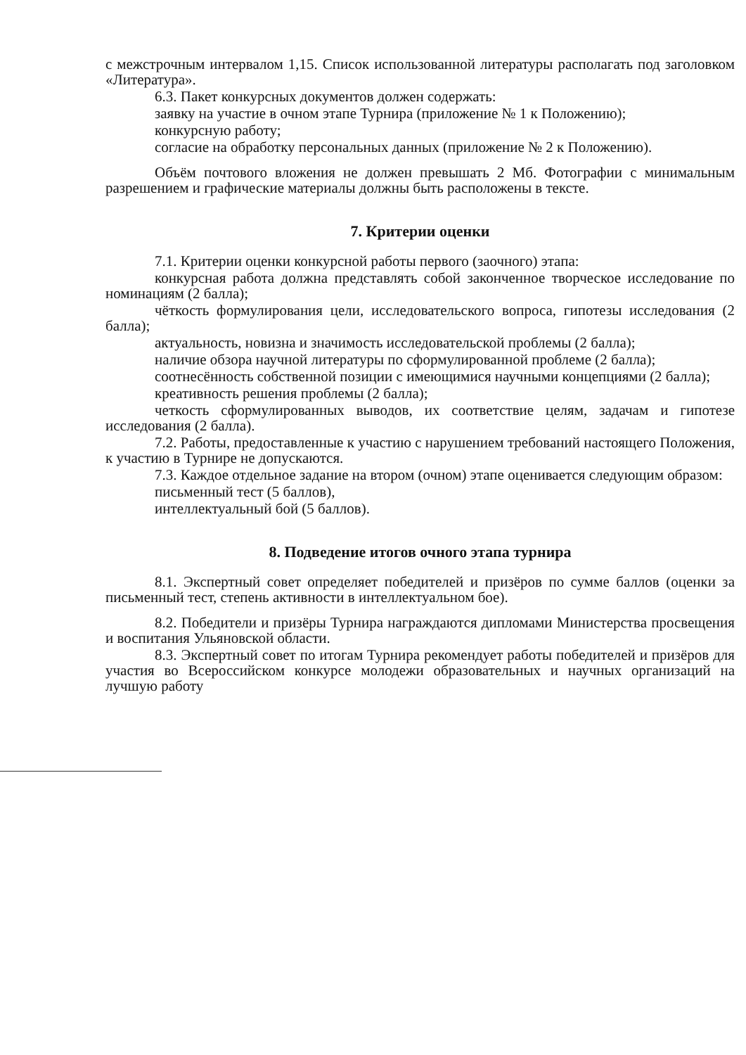с межстрочным интервалом 1,15. Список использованной литературы располагать под заголовком «Литература».
6.3. Пакет конкурсных документов должен содержать:
заявку на участие в очном этапе Турнира (приложение № 1 к Положению);
конкурсную работу;
согласие на обработку персональных данных (приложение № 2 к Положению).
Объём почтового вложения не должен превышать 2 Мб. Фотографии с минимальным разрешением и графические материалы должны быть расположены в тексте.
7. Критерии оценки
7.1. Критерии оценки конкурсной работы первого (заочного) этапа:
конкурсная работа должна представлять собой законченное творческое исследование по номинациям (2 балла);
чёткость формулирования цели, исследовательского вопроса, гипотезы исследования (2 балла);
актуальность, новизна и значимость исследовательской проблемы (2 балла);
наличие обзора научной литературы по сформулированной проблеме (2 балла);
соотнесённость собственной позиции с имеющимися научными концепциями (2 балла);
креативность решения проблемы (2 балла);
четкость сформулированных выводов, их соответствие целям, задачам и гипотезе исследования (2 балла).
7.2. Работы, предоставленные к участию с нарушением требований настоящего Положения, к участию в Турнире не допускаются.
7.3. Каждое отдельное задание на втором (очном) этапе оценивается следующим образом:
письменный тест (5 баллов),
интеллектуальный бой (5 баллов).
8. Подведение итогов очного этапа турнира
8.1. Экспертный совет определяет победителей и призёров по сумме баллов (оценки за письменный тест, степень активности в интеллектуальном бое).
8.2. Победители и призёры Турнира награждаются дипломами Министерства просвещения и воспитания Ульяновской области.
8.3. Экспертный совет по итогам Турнира рекомендует работы победителей и призёров для участия во Всероссийском конкурсе молодежи образовательных и научных организаций на лучшую работу